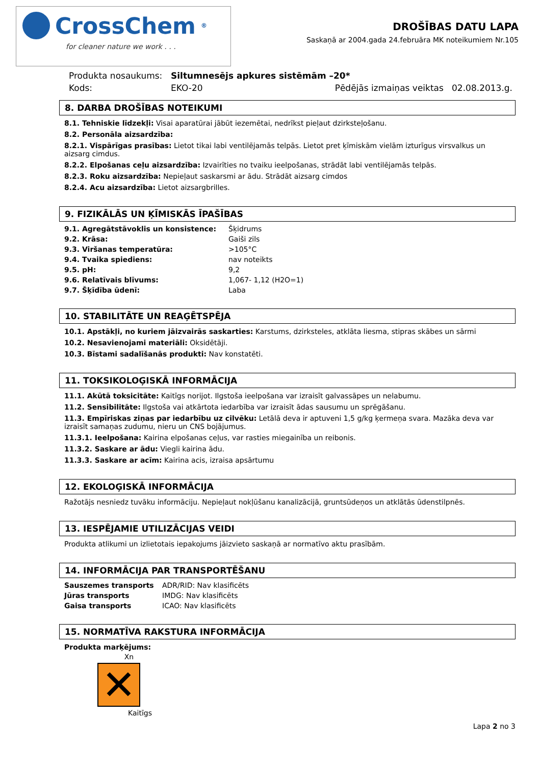CrossChem<sup>®</sup>
for cleaner nature we work . . .
DROŠĪBAS DATU LAPA
Saskaņā ar 2004.gada 24.februāra MK noteikumiem Nr.105
| Produkta nosaukums: | Siltumnesējs apkures sistēmām –20* | |
| Kods: | EKO-20 | Pēdējās izmaiņas veiktas 02.08.2013.g. |
8. DARBA DROŠĪBAS NOTEIKUMI
8.1. Tehniskie līdzekļi: Visai aparatūrai jābūt iezemētai, nedrīkst pieļaut dzirksteļošanu.
8.2. Personāla aizsardzība:
8.2.1. Vispārīgas prasības: Lietot tikai labi ventilējamās telpās. Lietot pret ķīmiskām vielām izturīgus virsvalkus un aizsarg cimdus.
8.2.2. Elpošanas ceļu aizsardzība: Izvairīties no tvaiku ieelpošanas, strādāt labi ventilējamās telpās.
8.2.3. Roku aizsardzība: Nepieļaut saskarsmi ar ādu. Strādāt aizsarg cimdos
8.2.4. Acu aizsardzība: Lietot aizsargbrilles.
9. FIZIKĀLĀS UN ĶĪMISKĀS ĪPAŠĪBAS
| 9.1. Agregātstāvoklis un konsistence: | Šķidrums |
| 9.2. Krāsa: | Gaiši zils |
| 9.3. Viršanas temperatūra: | >105°C |
| 9.4. Tvaika spiediens: | nav noteikts |
| 9.5. pH: | 9,2 |
| 9.6. Relatīvais blīvums: | 1,067- 1,12 (H2O=1) |
| 9.7. Šķīdība ūdenī: | Laba |
10. STABILITĀTE UN REAĢĒTSPĒJA
10.1. Apstākļi, no kuriem jāizvairās saskarties: Karstums, dzirksteles, atklāta liesma, stipras skābes un sārmi
10.2. Nesavienojami materiāli: Oksidētāji.
10.3. Bīstami sadalīšanās produkti: Nav konstatēti.
11. TOKSIKOLOĢISKĀ INFORMĀCIJA
11.1. Akūtā toksicitāte: Kaitīgs norijot. Ilgstoša ieelpošana var izraisīt galvassāpes un nelabumu.
11.2. Sensibilitāte: Ilgstoša vai atkārtota iedarbība var izraisīt ādas sausumu un sprēgāšanu.
11.3. Empīriskas ziņas par iedarbību uz cilvēku: Letālā deva ir aptuveni 1,5 g/kg ķermeņa svara. Mazāka deva var izraisīt samaņas zudumu, nieru un CNS bojājumus.
11.3.1. Ieelpošana: Kairina elpošanas ceļus, var rasties miegainība un reibonis.
11.3.2. Saskare ar ādu: Viegli kairina ādu.
11.3.3. Saskare ar acīm: Kairina acis, izraisa apsārtumu
12. EKOLOĢISKĀ INFORMĀCIJA
Ražotājs nesniedz tuvāku informāciju. Nepieļaut nokļūšanu kanalizācijā, gruntsūdeņos un atklātās ūdenstilpnēs.
13. IESPĒJAMIE UTILIZĀCIJAS VEIDI
Produkta atlikumi un izlietotais iepakojums jāizvieto saskaņā ar normatīvo aktu prasībām.
14. INFORMĀCIJA PAR TRANSPORTĒŠANU
| Sauszemes transports | ADR/RID: Nav klasificēts |
| Jūras transports | IMDG: Nav klasificēts |
| Gaisa transports | ICAO: Nav klasificēts |
15. NORMATĪVA RAKSTURA INFORMĀCIJA
Produkta marķējums:
Xn
✕
Kaitīgs
Lapa 2 no 3